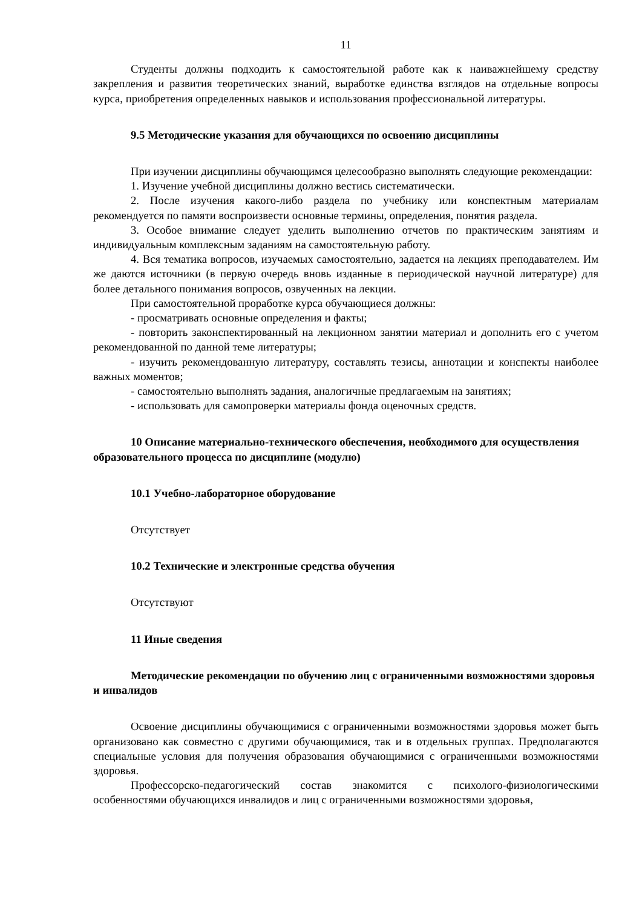11
Студенты должны подходить к самостоятельной работе как к наиважнейшему средству закрепления и развития теоретических знаний, выработке единства взглядов на отдельные вопросы курса, приобретения определенных навыков и использования профессиональной литературы.
9.5 Методические указания для обучающихся по освоению дисциплины
При изучении дисциплины обучающимся целесообразно выполнять следующие рекомендации:
1. Изучение учебной дисциплины должно вестись систематически.
2. После изучения какого-либо раздела по учебнику или конспектным материалам рекомендуется по памяти воспроизвести основные термины, определения, понятия раздела.
3. Особое внимание следует уделить выполнению отчетов по практическим занятиям и индивидуальным комплексным заданиям на самостоятельную работу.
4. Вся тематика вопросов, изучаемых самостоятельно, задается на лекциях преподавателем. Им же даются источники (в первую очередь вновь изданные в периодической научной литературе) для более детального понимания вопросов, озвученных на лекции.
При самостоятельной проработке курса обучающиеся должны:
- просматривать основные определения и факты;
- повторить законспектированный на лекционном занятии материал и дополнить его с учетом рекомендованной по данной теме литературы;
- изучить рекомендованную литературу, составлять тезисы, аннотации и конспекты наиболее важных моментов;
- самостоятельно выполнять задания, аналогичные предлагаемым на занятиях;
- использовать для самопроверки материалы фонда оценочных средств.
10 Описание материально-технического обеспечения, необходимого для осуществления образовательного процесса по дисциплине (модулю)
10.1 Учебно-лабораторное оборудование
Отсутствует
10.2 Технические и электронные средства обучения
Отсутствуют
11 Иные сведения
Методические рекомендации по обучению лиц с ограниченными возможностями здоровья и инвалидов
Освоение дисциплины обучающимися с ограниченными возможностями здоровья может быть организовано как совместно с другими обучающимися, так и в отдельных группах. Предполагаются специальные условия для получения образования обучающимися с ограниченными возможностями здоровья.
Профессорско-педагогический состав знакомится с психолого-физиологическими особенностями обучающихся инвалидов и лиц с ограниченными возможностями здоровья,